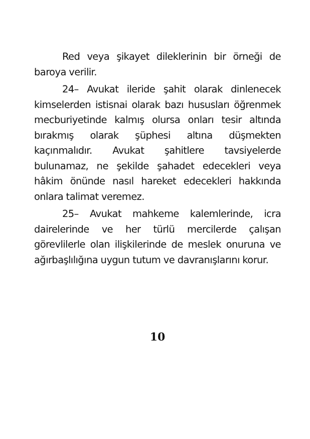Red veya şikayet dileklerinin bir örneği de baroya verilir.
24– Avukat ileride şahit olarak dinlenecek kimselerden istisnai olarak bazı hususları öğrenmek mecburiyetinde kalmış olursa onları tesir altında bırakmış olarak şüphesi altına düşmekten kaçınmalıdır. Avukat şahitlere tavsiyelerde bulunamaz, ne şekilde şahadet edecekleri veya hâkim önünde nasıl hareket edecekleri hakkında onlara talimat veremez.
25– Avukat mahkeme kalemlerinde, icra dairelerinde ve her türlü mercilerde çalışan görevlilerle olan ilişkilerinde de meslek onuruna ve ağırbaşlılığına uygun tutum ve davranışlarını korur.
10